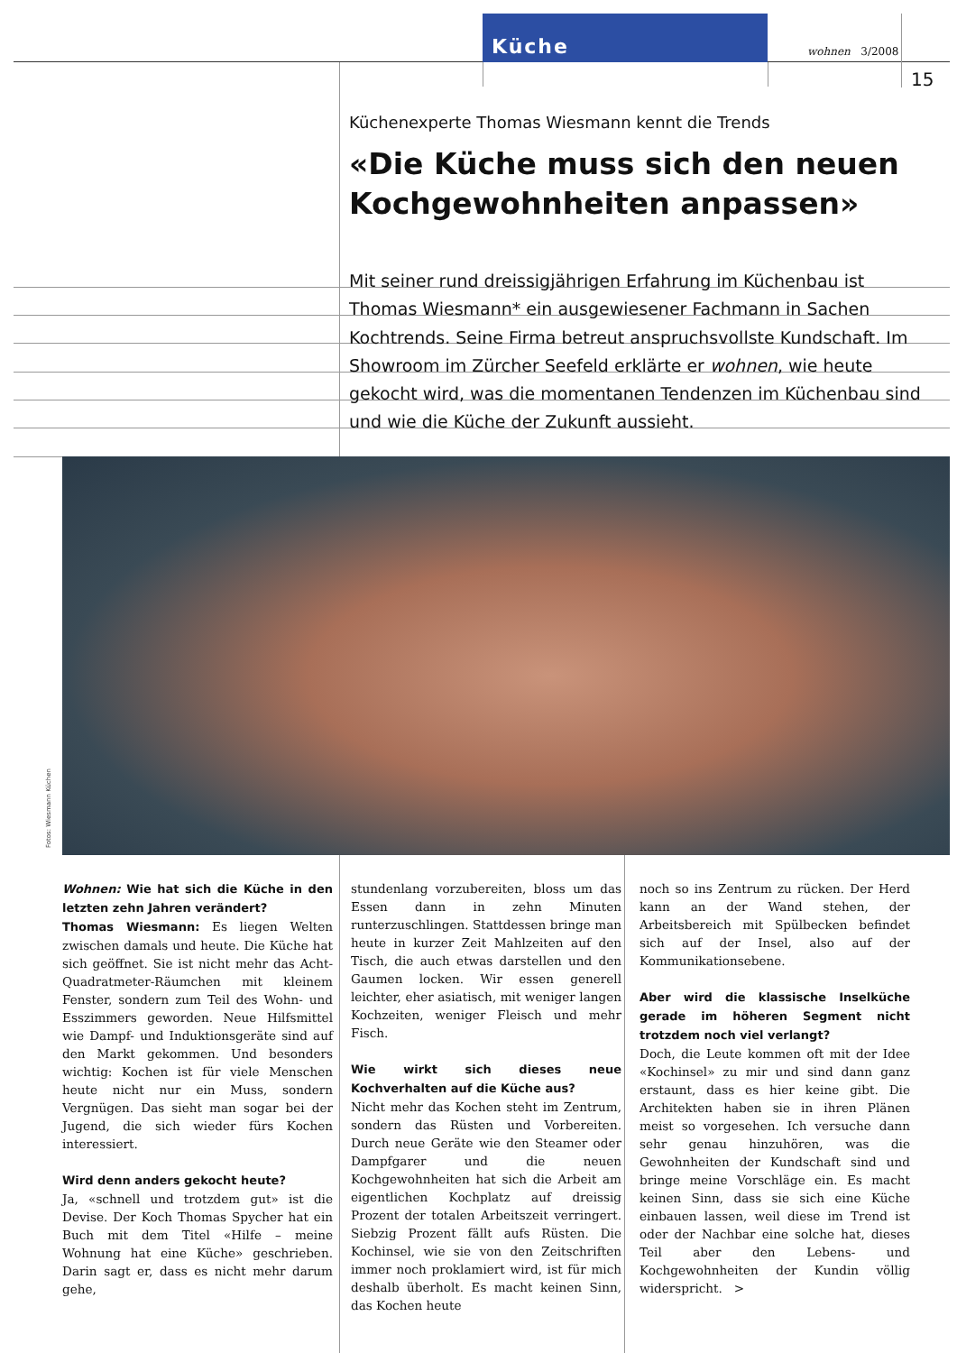Küche
wohnen 3/2008
15
Küchenexperte Thomas Wiesmann kennt die Trends
«Die Küche muss sich den neuen Kochgewohnheiten anpassen»
Mit seiner rund dreissigjährigen Erfahrung im Küchenbau ist Thomas Wiesmann* ein ausgewiesener Fachmann in Sachen Kochtrends. Seine Firma betreut anspruchsvollste Kundschaft. Im Showroom im Zürcher Seefeld erklärte er wohnen, wie heute gekocht wird, was die momentanen Tendenzen im Küchenbau sind und wie die Küche der Zukunft aussieht.
Fotos: Wiesmann Küchen
Wohnen: Wie hat sich die Küche in den letzten zehn Jahren verändert?
Thomas Wiesmann: Es liegen Welten zwischen damals und heute. Die Küche hat sich geöffnet. Sie ist nicht mehr das Acht-Quadratmeter-Räumchen mit kleinem Fenster, sondern zum Teil des Wohn- und Esszimmers geworden. Neue Hilfsmittel wie Dampf- und Induktionsgeräte sind auf den Markt gekommen. Und besonders wichtig: Kochen ist für viele Menschen heute nicht nur ein Muss, sondern Vergnügen. Das sieht man sogar bei der Jugend, die sich wieder fürs Kochen interessiert.
Wird denn anders gekocht heute?
Ja, «schnell und trotzdem gut» ist die Devise. Der Koch Thomas Spycher hat ein Buch mit dem Titel «Hilfe – meine Wohnung hat eine Küche» geschrieben. Darin sagt er, dass es nicht mehr darum gehe,
stundenlang vorzubereiten, bloss um das Essen dann in zehn Minuten runterzuschlingen. Stattdessen bringe man heute in kurzer Zeit Mahlzeiten auf den Tisch, die auch etwas darstellen und den Gaumen locken. Wir essen generell leichter, eher asiatisch, mit weniger langen Kochzeiten, weniger Fleisch und mehr Fisch.
Wie wirkt sich dieses neue Kochverhalten auf die Küche aus?
Nicht mehr das Kochen steht im Zentrum, sondern das Rüsten und Vorbereiten. Durch neue Geräte wie den Steamer oder Dampfgarer und die neuen Kochgewohnheiten hat sich die Arbeit am eigentlichen Kochplatz auf dreissig Prozent der totalen Arbeitszeit verringert. Siebzig Prozent fällt aufs Rüsten. Die Kochinsel, wie sie von den Zeitschriften immer noch proklamiert wird, ist für mich deshalb überholt. Es macht keinen Sinn, das Kochen heute
noch so ins Zentrum zu rücken. Der Herd kann an der Wand stehen, der Arbeitsbereich mit Spülbecken befindet sich auf der Insel, also auf der Kommunikationsebene.
Aber wird die klassische Inselküche gerade im höheren Segment nicht trotzdem noch viel verlangt?
Doch, die Leute kommen oft mit der Idee «Kochinsel» zu mir und sind dann ganz erstaunt, dass es hier keine gibt. Die Architekten haben sie in ihren Plänen meist so vorgesehen. Ich versuche dann sehr genau hinzuhören, was die Gewohnheiten der Kundschaft sind und bringe meine Vorschläge ein. Es macht keinen Sinn, dass sie sich eine Küche einbauen lassen, weil diese im Trend ist oder der Nachbar eine solche hat, dieses Teil aber den Lebens- und Kochgewohnheiten der Kundin völlig widerspricht. >